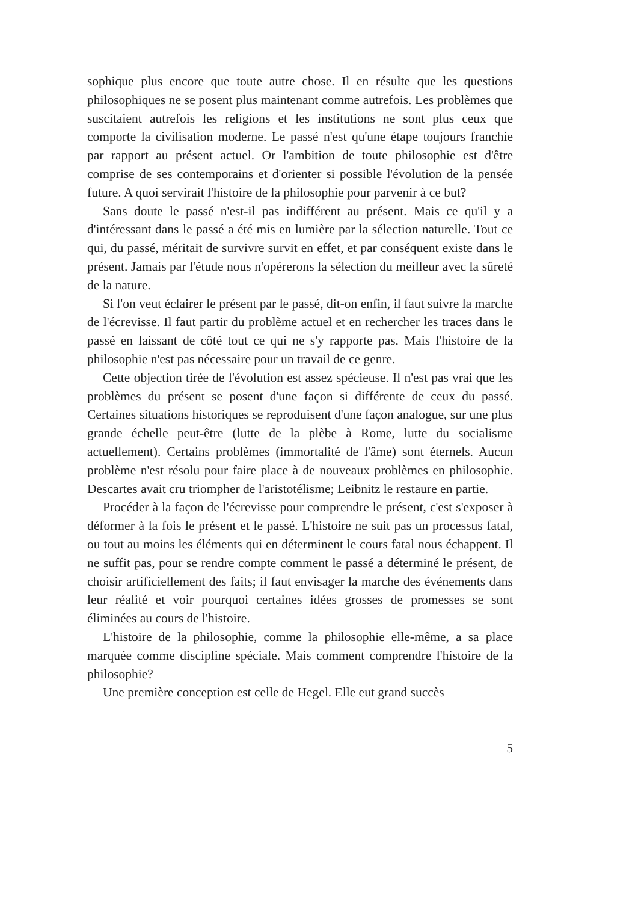sophique plus encore que toute autre chose. Il en résulte que les questions philosophiques ne se posent plus maintenant comme autrefois. Les problèmes que suscitaient autrefois les religions et les institutions ne sont plus ceux que comporte la civilisation moderne. Le passé n'est qu'une étape toujours franchie par rapport au présent actuel. Or l'ambition de toute philosophie est d'être comprise de ses contemporains et d'orienter si possible l'évolution de la pensée future. A quoi servirait l'histoire de la philosophie pour parvenir à ce but?
Sans doute le passé n'est-il pas indifférent au présent. Mais ce qu'il y a d'intéressant dans le passé a été mis en lumière par la sélection naturelle. Tout ce qui, du passé, méritait de survivre survit en effet, et par conséquent existe dans le présent. Jamais par l'étude nous n'opérerons la sélection du meilleur avec la sûreté de la nature.
Si l'on veut éclairer le présent par le passé, dit-on enfin, il faut suivre la marche de l'écrevisse. Il faut partir du problème actuel et en rechercher les traces dans le passé en laissant de côté tout ce qui ne s'y rapporte pas. Mais l'histoire de la philosophie n'est pas nécessaire pour un travail de ce genre.
Cette objection tirée de l'évolution est assez spécieuse. Il n'est pas vrai que les problèmes du présent se posent d'une façon si différente de ceux du passé. Certaines situations historiques se reproduisent d'une façon analogue, sur une plus grande échelle peut-être (lutte de la plèbe à Rome, lutte du socialisme actuellement). Certains problèmes (immortalité de l'âme) sont éternels. Aucun problème n'est résolu pour faire place à de nouveaux problèmes en philosophie. Descartes avait cru triompher de l'aristotélisme; Leibnitz le restaure en partie.
Procéder à la façon de l'écrevisse pour comprendre le présent, c'est s'exposer à déformer à la fois le présent et le passé. L'histoire ne suit pas un processus fatal, ou tout au moins les éléments qui en déterminent le cours fatal nous échappent. Il ne suffit pas, pour se rendre compte comment le passé a déterminé le présent, de choisir artificiellement des faits; il faut envisager la marche des événements dans leur réalité et voir pourquoi certaines idées grosses de promesses se sont éliminées au cours de l'histoire.
L'histoire de la philosophie, comme la philosophie elle-même, a sa place marquée comme discipline spéciale. Mais comment comprendre l'histoire de la philosophie?
Une première conception est celle de Hegel. Elle eut grand succès
5